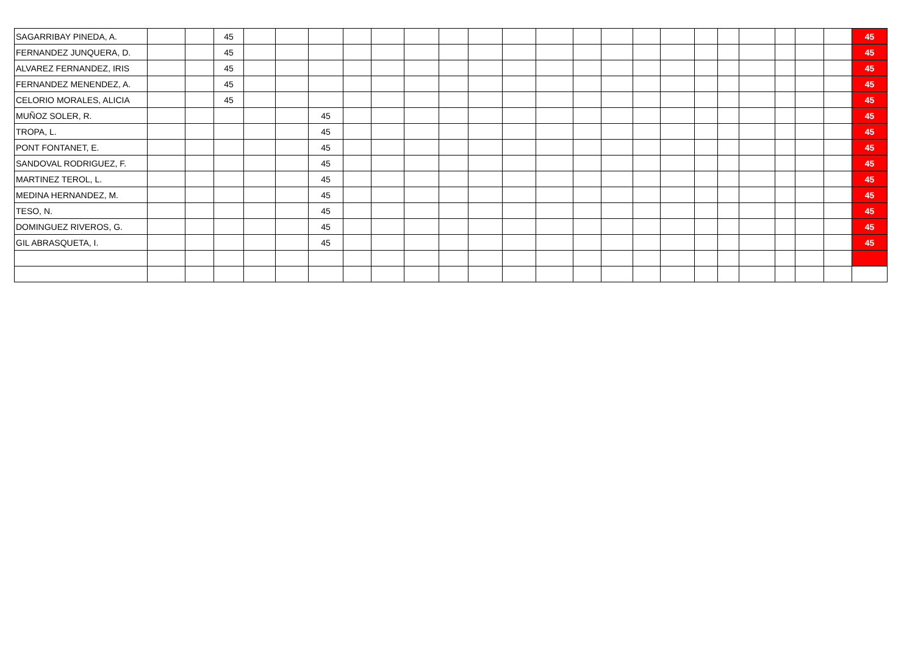| SAGARRIBAY PINEDA, A. | | | 45 | | | | | | | | | | | | | | | | | | | | | 45 |
| FERNANDEZ JUNQUERA, D. | | | 45 | | | | | | | | | | | | | | | | | | | | | 45 |
| ALVAREZ FERNANDEZ, IRIS | | | 45 | | | | | | | | | | | | | | | | | | | | | 45 |
| FERNANDEZ MENENDEZ, A. | | | 45 | | | | | | | | | | | | | | | | | | | | | 45 |
| CELORIO MORALES, ALICIA | | | 45 | | | | | | | | | | | | | | | | | | | | | 45 |
| MUÑOZ SOLER, R. | | | | | | 45 | | | | | | | | | | | | | | | | | | 45 |
| TROPA, L. | | | | | | 45 | | | | | | | | | | | | | | | | | | 45 |
| PONT FONTANET, E. | | | | | | 45 | | | | | | | | | | | | | | | | | | 45 |
| SANDOVAL RODRIGUEZ, F. | | | | | | 45 | | | | | | | | | | | | | | | | | | 45 |
| MARTINEZ TEROL, L. | | | | | | 45 | | | | | | | | | | | | | | | | | | 45 |
| MEDINA HERNANDEZ, M. | | | | | | 45 | | | | | | | | | | | | | | | | | | 45 |
| TESO, N. | | | | | | 45 | | | | | | | | | | | | | | | | | | 45 |
| DOMINGUEZ RIVEROS, G. | | | | | | 45 | | | | | | | | | | | | | | | | | | 45 |
| GIL ABRASQUETA, I. | | | | | | 45 | | | | | | | | | | | | | | | | | | 45 |